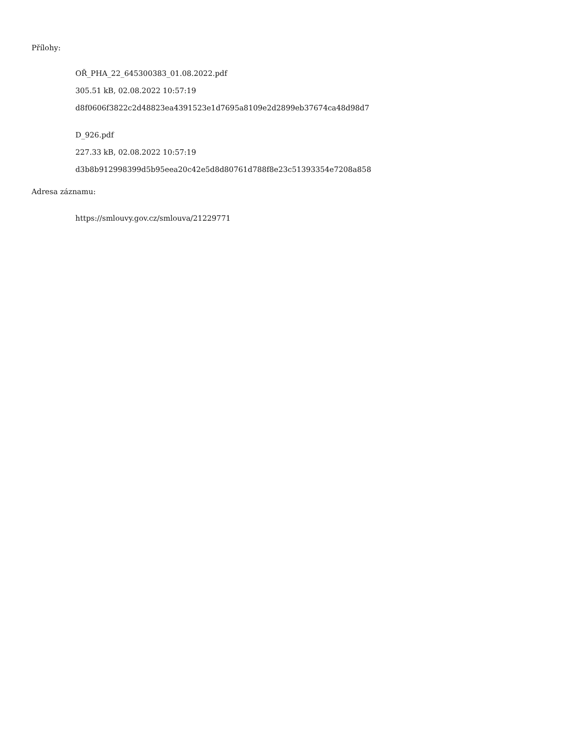Přílohy:
OŘ_PHA_22_645300383_01.08.2022.pdf
305.51 kB, 02.08.2022 10:57:19
d8f0606f3822c2d48823ea4391523e1d7695a8109e2d2899eb37674ca48d98d7
D_926.pdf
227.33 kB, 02.08.2022 10:57:19
d3b8b912998399d5b95eea20c42e5d8d80761d788f8e23c51393354e7208a858
Adresa záznamu:
https://smlouvy.gov.cz/smlouva/21229771